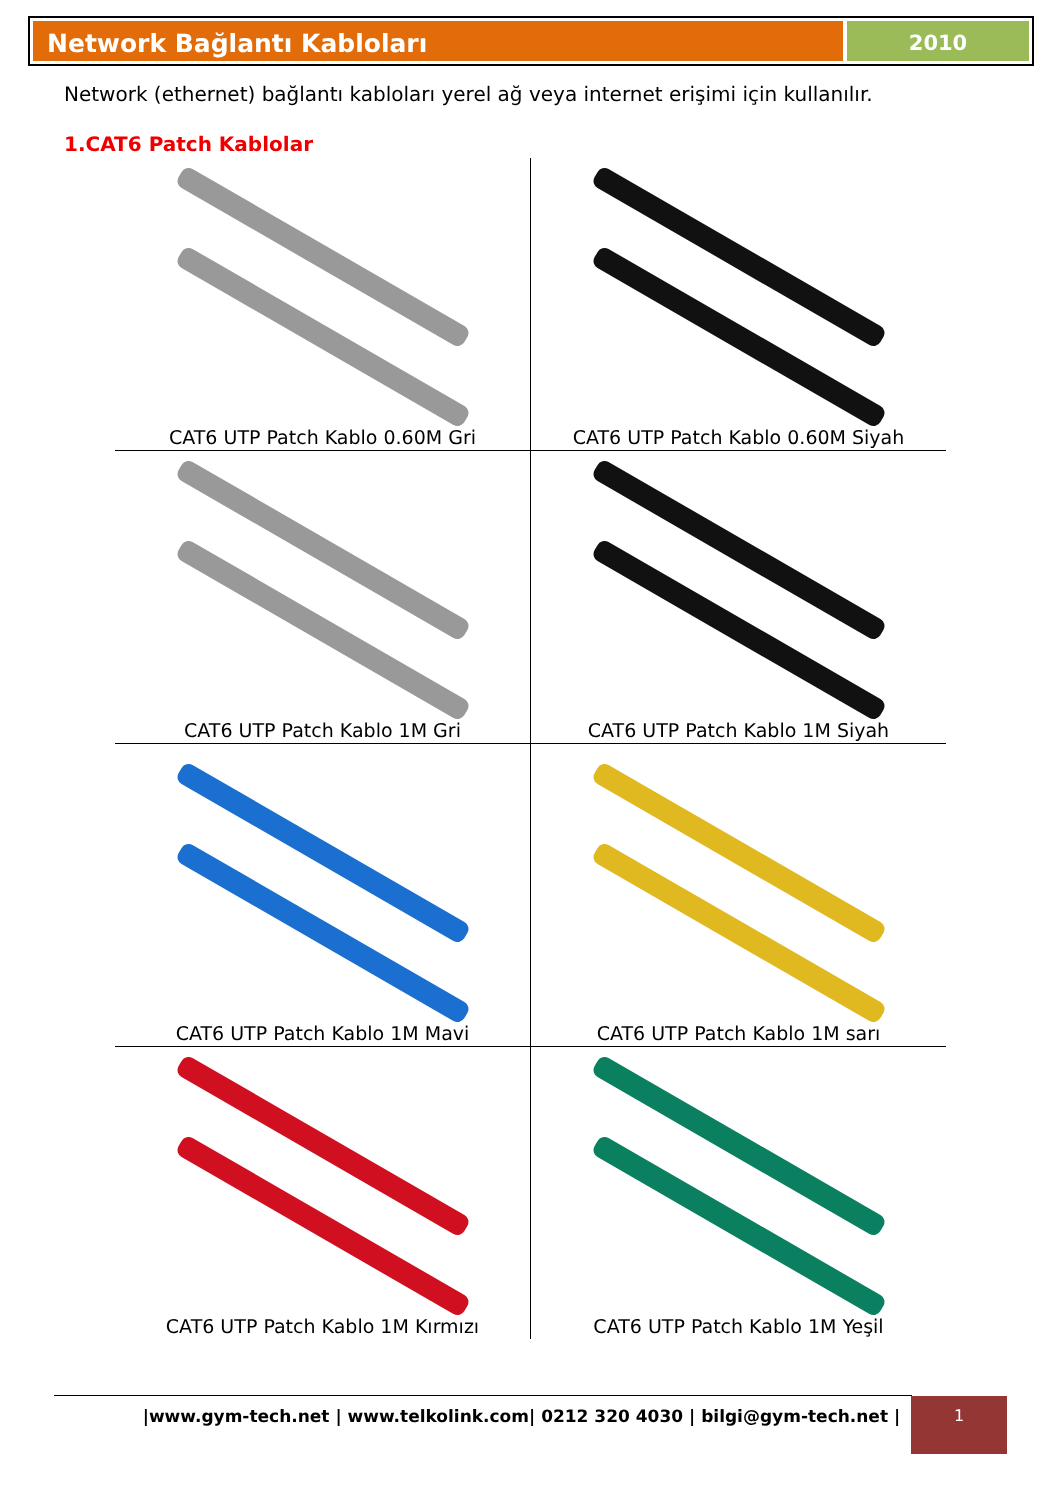Network Bağlantı Kabloları
2010
Network (ethernet) bağlantı kabloları yerel ağ veya internet erişimi için kullanılır.
1.CAT6 Patch Kablolar
| CAT6 UTP Patch Kablo 0.60M Gri | CAT6 UTP Patch Kablo 0.60M Siyah |
| CAT6 UTP Patch Kablo 1M Gri | CAT6 UTP Patch Kablo 1M Siyah |
| CAT6 UTP Patch Kablo 1M Mavi | CAT6 UTP Patch Kablo 1M sarı |
| CAT6 UTP Patch Kablo 1M Kırmızı | CAT6 UTP Patch Kablo 1M Yeşil |
|www.gym-tech.net | www.telkolink.com| 0212 320 4030 | bilgi@gym-tech.net | 1